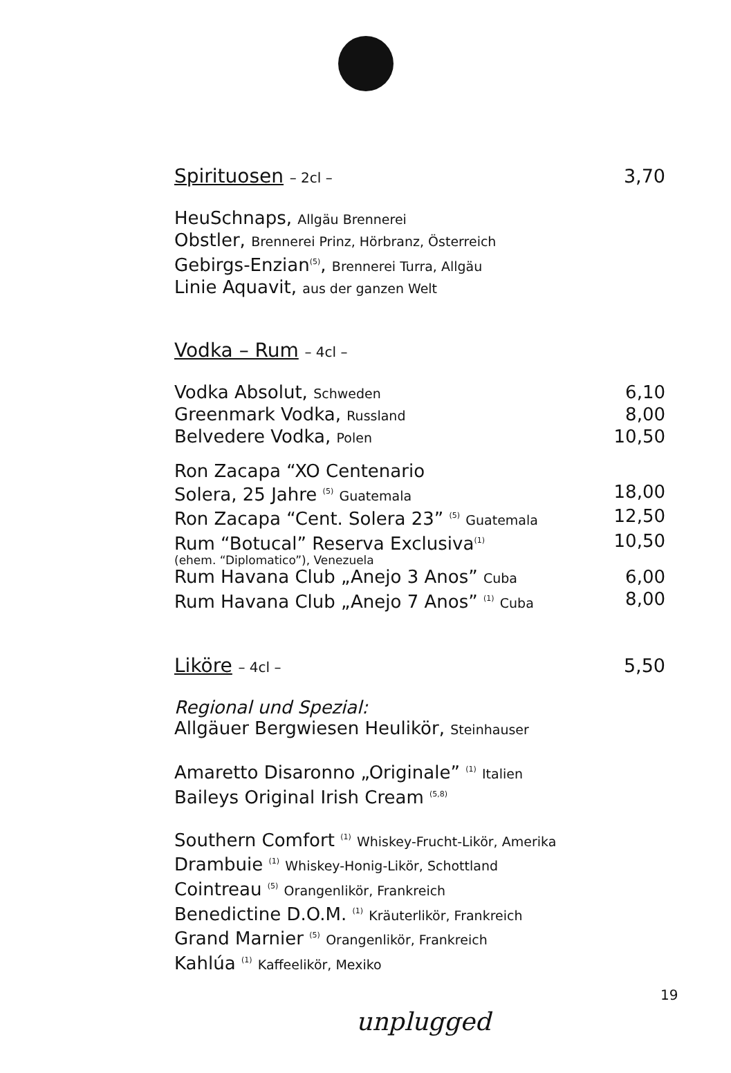Spirituosen – 2cl –
3,70
HeuSchnaps, Allgäu Brennerei
Obstler, Brennerei Prinz, Hörbranz, Österreich
Gebirgs-Enzian<sup>(5)</sup>, Brennerei Turra, Allgäu
Linie Aquavit, aus der ganzen Welt
Vodka – Rum – 4cl –
Vodka Absolut, Schweden
6,10
Greenmark Vodka, Russland
8,00
Belvedere Vodka, Polen
10,50
Ron Zacapa “XO Centenario
Solera, 25 Jahre <sup>(5)</sup> Guatemala
18,00
Ron Zacapa “Cent. Solera 23” <sup>(5)</sup> Guatemala
12,50
Rum “Botucal” Reserva Exclusiva<sup>(1)</sup>
10,50
(ehem. “Diplomatico”), Venezuela
Rum Havana Club „Anejo 3 Anos” Cuba
6,00
Rum Havana Club „Anejo 7 Anos” <sup>(1)</sup> Cuba
8,00
Liköre – 4cl –
5,50
Regional und Spezial:
Allgäuer Bergwiesen Heulikör, Steinhauser
Amaretto Disaronno „Originale” <sup>(1)</sup> Italien
Baileys Original Irish Cream <sup>(5,8)</sup>
Southern Comfort <sup>(1)</sup> Whiskey-Frucht-Likör, Amerika
Drambuie <sup>(1)</sup> Whiskey-Honig-Likör, Schottland
Cointreau <sup>(5)</sup> Orangenlikör, Frankreich
Benedictine D.O.M. <sup>(1)</sup> Kräuterlikör, Frankreich
Grand Marnier <sup>(5)</sup> Orangenlikör, Frankreich
Kahlúa <sup>(1)</sup> Kaffeelikör, Mexiko
19
unplugged